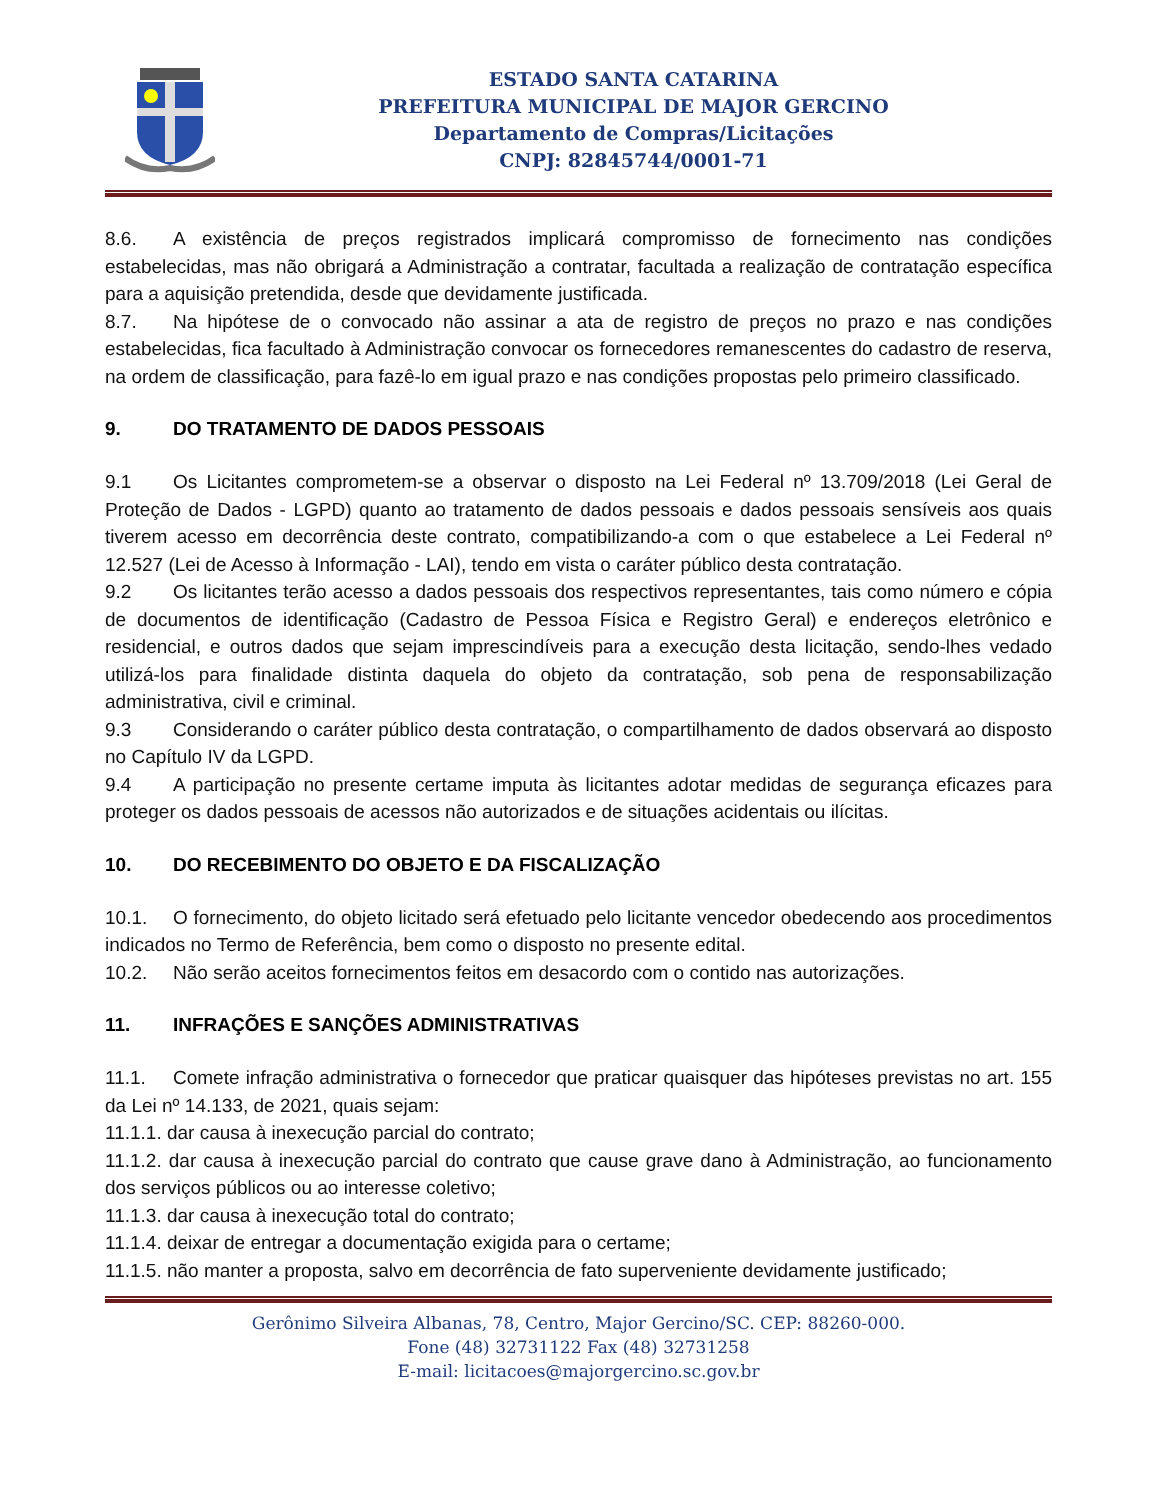ESTADO SANTA CATARINA
PREFEITURA MUNICIPAL DE MAJOR GERCINO
Departamento de Compras/Licitações
CNPJ: 82845744/0001-71
8.6. A existência de preços registrados implicará compromisso de fornecimento nas condições estabelecidas, mas não obrigará a Administração a contratar, facultada a realização de contratação específica para a aquisição pretendida, desde que devidamente justificada.
8.7. Na hipótese de o convocado não assinar a ata de registro de preços no prazo e nas condições estabelecidas, fica facultado à Administração convocar os fornecedores remanescentes do cadastro de reserva, na ordem de classificação, para fazê-lo em igual prazo e nas condições propostas pelo primeiro classificado.
9. DO TRATAMENTO DE DADOS PESSOAIS
9.1 Os Licitantes comprometem-se a observar o disposto na Lei Federal nº 13.709/2018 (Lei Geral de Proteção de Dados - LGPD) quanto ao tratamento de dados pessoais e dados pessoais sensíveis aos quais tiverem acesso em decorrência deste contrato, compatibilizando-a com o que estabelece a Lei Federal nº 12.527 (Lei de Acesso à Informação - LAI), tendo em vista o caráter público desta contratação.
9.2 Os licitantes terão acesso a dados pessoais dos respectivos representantes, tais como número e cópia de documentos de identificação (Cadastro de Pessoa Física e Registro Geral) e endereços eletrônico e residencial, e outros dados que sejam imprescindíveis para a execução desta licitação, sendo-lhes vedado utilizá-los para finalidade distinta daquela do objeto da contratação, sob pena de responsabilização administrativa, civil e criminal.
9.3 Considerando o caráter público desta contratação, o compartilhamento de dados observará ao disposto no Capítulo IV da LGPD.
9.4 A participação no presente certame imputa às licitantes adotar medidas de segurança eficazes para proteger os dados pessoais de acessos não autorizados e de situações acidentais ou ilícitas.
10. DO RECEBIMENTO DO OBJETO E DA FISCALIZAÇÃO
10.1. O fornecimento, do objeto licitado será efetuado pelo licitante vencedor obedecendo aos procedimentos indicados no Termo de Referência, bem como o disposto no presente edital.
10.2. Não serão aceitos fornecimentos feitos em desacordo com o contido nas autorizações.
11. INFRAÇÕES E SANÇÕES ADMINISTRATIVAS
11.1. Comete infração administrativa o fornecedor que praticar quaisquer das hipóteses previstas no art. 155 da Lei nº 14.133, de 2021, quais sejam:
11.1.1. dar causa à inexecução parcial do contrato;
11.1.2. dar causa à inexecução parcial do contrato que cause grave dano à Administração, ao funcionamento dos serviços públicos ou ao interesse coletivo;
11.1.3. dar causa à inexecução total do contrato;
11.1.4. deixar de entregar a documentação exigida para o certame;
11.1.5. não manter a proposta, salvo em decorrência de fato superveniente devidamente justificado;
Gerônimo Silveira Albanas, 78, Centro, Major Gercino/SC. CEP: 88260-000.
Fone (48) 32731122 Fax (48) 32731258
E-mail: licitacoes@majorgercino.sc.gov.br